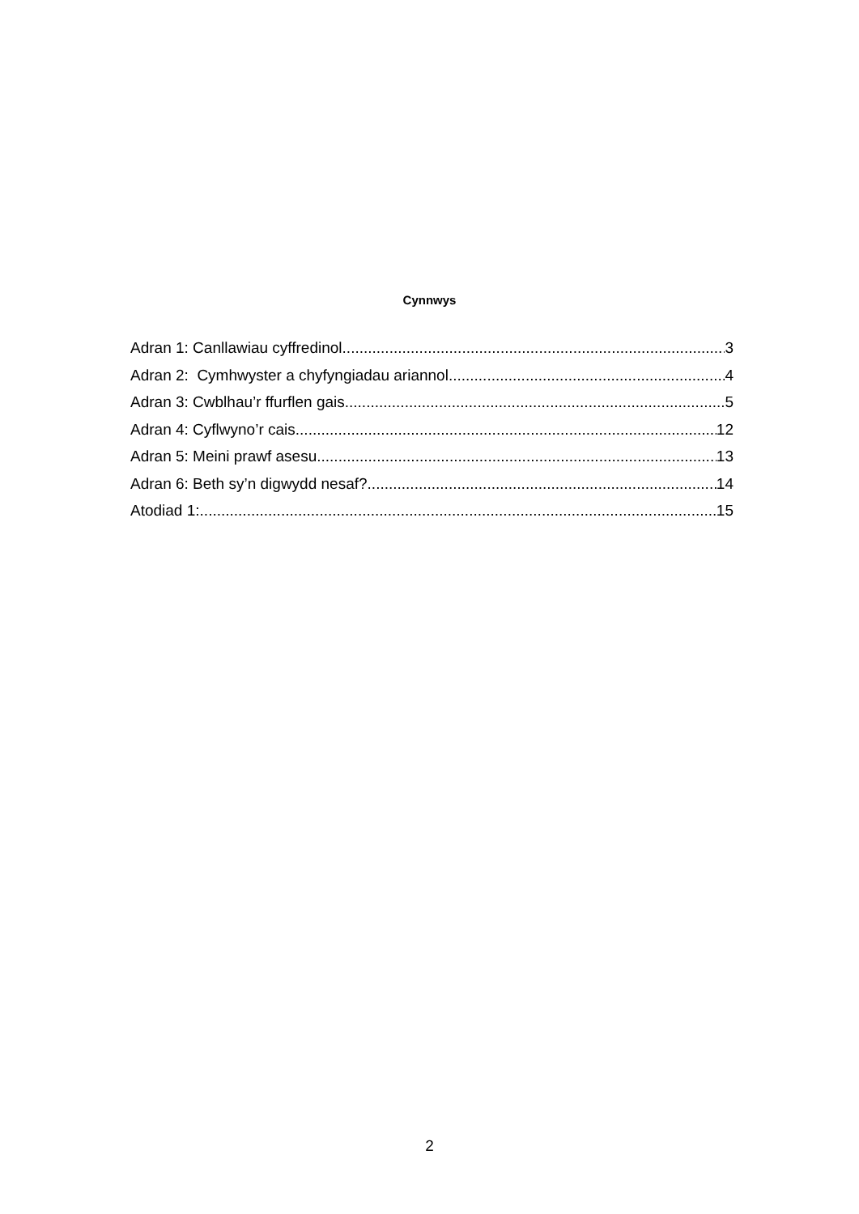Cynnwys
Adran 1: Canllawiau cyffredinol 3
Adran 2: Cymhwyster a chyfyngiadau ariannol 4
Adran 3: Cwblhau’r ffurflen gais 5
Adran 4: Cyflwyno’r cais 12
Adran 5: Meini prawf asesu 13
Adran 6: Beth sy’n digwydd nesaf? 14
Atodiad 1: 15
2